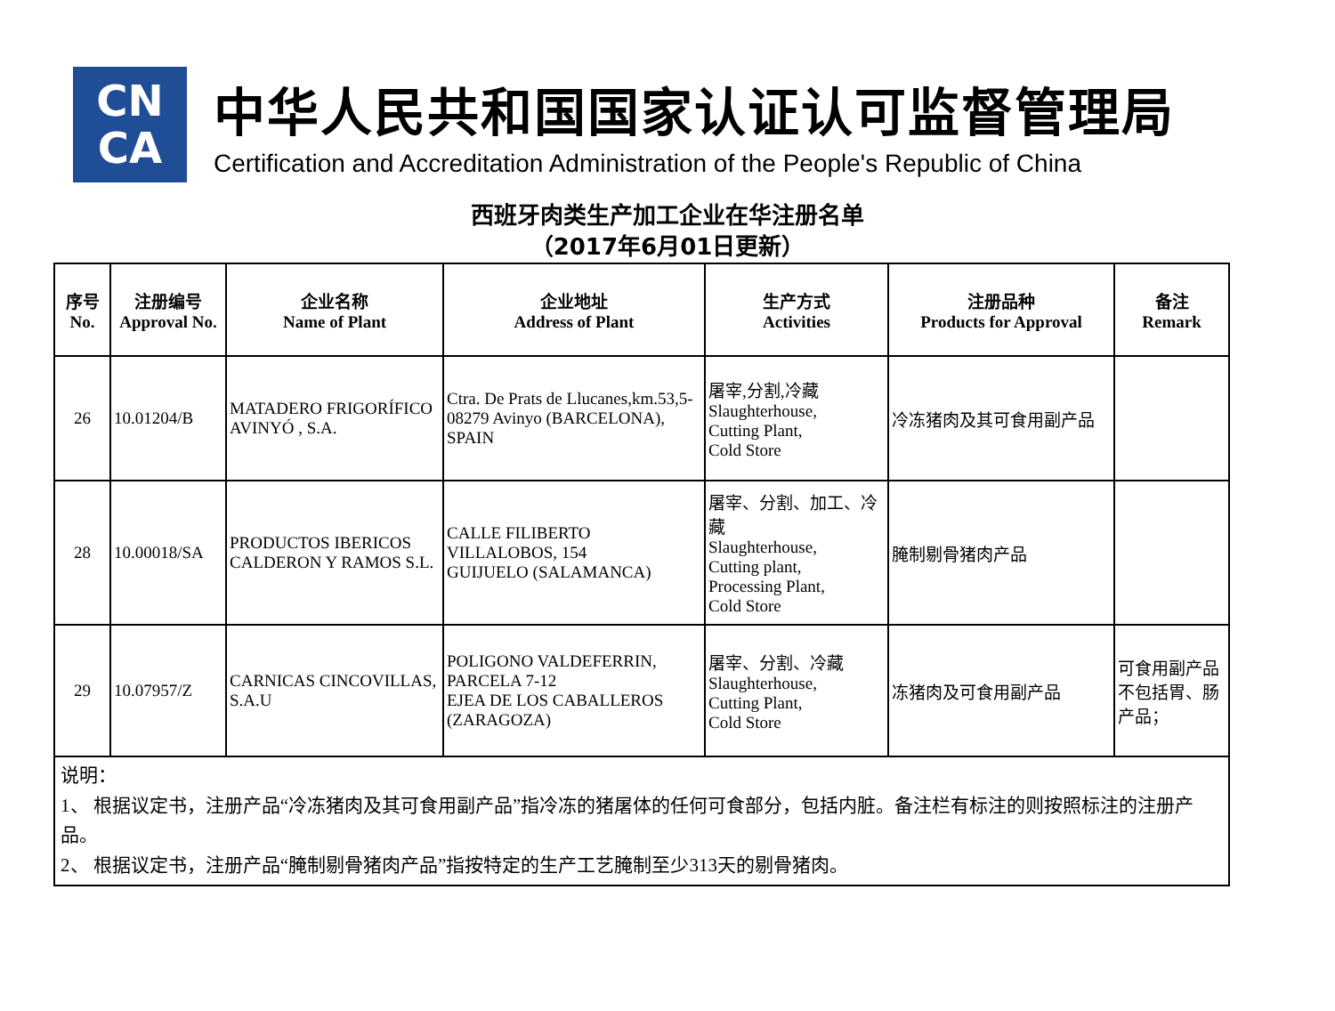CN
CA
中华人民共和国国家认证认可监督管理局
Certification and Accreditation Administration of the People's Republic of China
西班牙肉类生产加工企业在华注册名单
（2017年6月01日更新）
| 序号 No. | 注册编号 Approval No. | 企业名称 Name of Plant | 企业地址 Address of Plant | 生产方式 Activities | 注册品种 Products for Approval | 备注 Remark |
| --- | --- | --- | --- | --- | --- | --- |
| 26 | 10.01204/B | MATADERO FRIGORÍFICO AVINYÓ , S.A. | Ctra. De Prats de Llucanes,km.53,5-08279 Avinyo (BARCELONA), SPAIN | 屠宰,分割,冷藏 Slaughterhouse, Cutting Plant, Cold Store | 冷冻猪肉及其可食用副产品 | |
| 28 | 10.00018/SA | PRODUCTOS IBERICOS CALDERON Y RAMOS S.L. | CALLE FILIBERTO VILLALOBOS, 154 GUIJUELO (SALAMANCA) | 屠宰、分割、加工、冷藏 Slaughterhouse, Cutting plant, Processing Plant, Cold Store | 腌制剔骨猪肉产品 | |
| 29 | 10.07957/Z | CARNICAS CINCOVILLAS, S.A.U | POLIGONO VALDEFERRIN, PARCELA 7-12 EJEA DE LOS CABALLEROS (ZARAGOZA) | 屠宰、分割、冷藏 Slaughterhouse, Cutting Plant, Cold Store | 冻猪肉及可食用副产品 | 可食用副产品不包括胃、肠产品； |
| 说明： 1、 根据议定书，注册产品“冷冻猪肉及其可食用副产品”指冷冻的猪屠体的任何可食部分，包括内脏。备注栏有标注的则按照标注的注册产品。 2、 根据议定书，注册产品“腌制剔骨猪肉产品”指按特定的生产工艺腌制至少313天的剔骨猪肉。 | | | | | | |